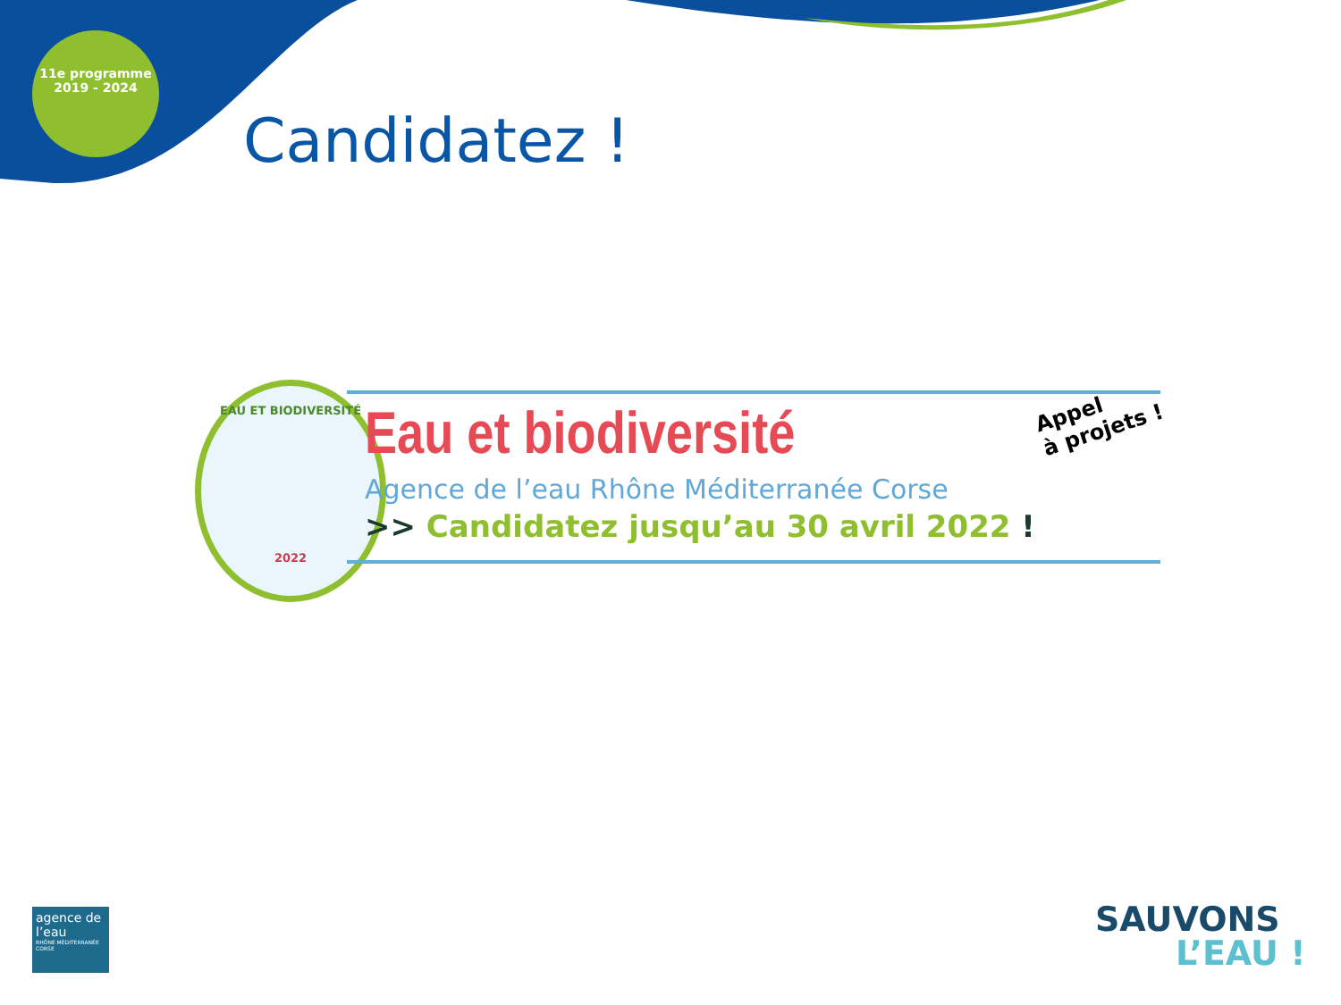11e programme
2019 - 2024
Candidatez !
EAU ET BIODIVERSITÉ
2022
Eau et biodiversité
Agence de l’eau Rhône Méditerranée Corse
>> Candidatez jusqu’au 30 avril 2022 !
Appel
à projets !
agence de l’eau
RHÔNE MÉDITERRANÉE CORSE
SAUVONS
L’EAU !